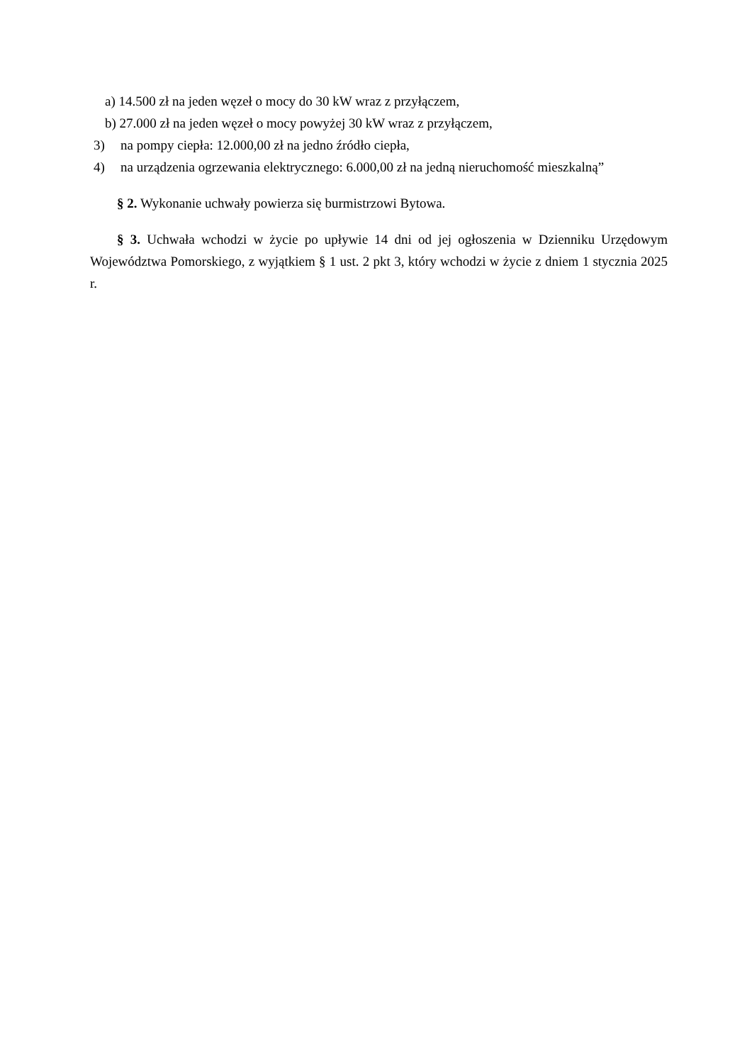a) 14.500 zł na jeden węzeł o mocy do 30 kW wraz z przyłączem,
b) 27.000 zł na jeden węzeł o mocy powyżej 30 kW wraz z przyłączem,
3) na pompy ciepła: 12.000,00 zł na jedno źródło ciepła,
4) na urządzenia ogrzewania elektrycznego: 6.000,00 zł na jedną nieruchomość mieszkalną”
§ 2. Wykonanie uchwały powierza się burmistrzowi Bytowa.
§ 3. Uchwała wchodzi w życie po upływie 14 dni od jej ogłoszenia w Dzienniku Urzędowym Województwa Pomorskiego, z wyjątkiem § 1 ust. 2 pkt 3, który wchodzi w życie z dniem 1 stycznia 2025 r.